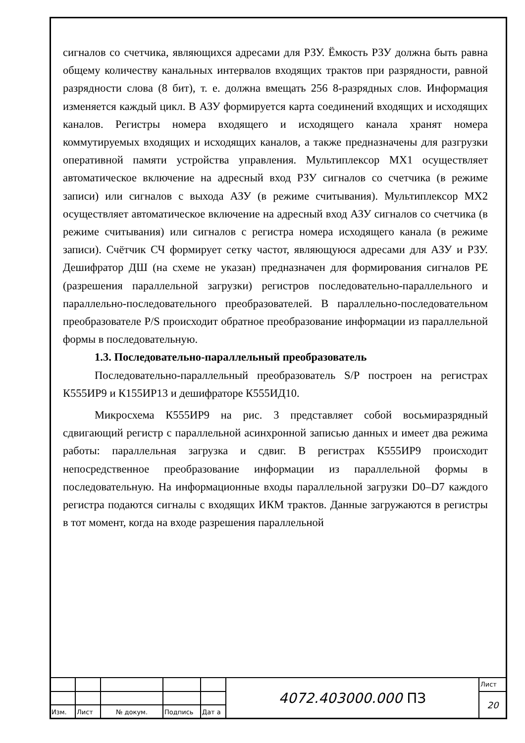сигналов со счетчика, являющихся адресами для РЗУ. Ёмкость РЗУ должна быть равна общему количеству канальных интервалов входящих трактов при разрядности, равной разрядности слова (8 бит), т. е. должна вмещать 256 8-разрядных слов. Информация изменяется каждый цикл. В АЗУ формируется карта соединений входящих и исходящих каналов. Регистры номера входящего и исходящего канала хранят номера коммутируемых входящих и исходящих каналов, а также предназначены для разгрузки оперативной памяти устройства управления. Мультиплексор MX1 осуществляет автоматическое включение на адресный вход РЗУ сигналов со счетчика (в режиме записи) или сигналов с выхода АЗУ (в режиме считывания). Мультиплексор MX2 осуществляет автоматическое включение на адресный вход АЗУ сигналов со счетчика (в режиме считывания) или сигналов с регистра номера исходящего канала (в режиме записи). Счётчик СЧ формирует сетку частот, являющуюся адресами для АЗУ и РЗУ. Дешифратор ДШ (на схеме не указан) предназначен для формирования сигналов PE (разрешения параллельной загрузки) регистров последовательно-параллельного и параллельно-последовательного преобразователей. В параллельно-последовательном преобразователе P/S происходит обратное преобразование информации из параллельной формы в последовательную.
1.3. Последовательно-параллельный преобразователь
Последовательно-параллельный преобразователь S/P построен на регистрах К555ИР9 и К155ИР13 и дешифраторе К555ИД10.
Микросхема К555ИР9 на рис. 3 представляет собой восьмиразрядный сдвигающий регистр с параллельной асинхронной записью данных и имеет два режима работы: параллельная загрузка и сдвиг. В регистрах К555ИР9 происходит непосредственное преобразование информации из параллельной формы в последовательную. На информационные входы параллельной загрузки D0–D7 каждого регистра подаются сигналы с входящих ИКМ трактов. Данные загружаются в регистры в тот момент, когда на входе разрешения параллельной
| | | | | | 4072.403000.000 ПЗ | Лист |
| | | | | | | 20 |
| Изм. | Лист | № докум. | Подпись | Дат а | | |